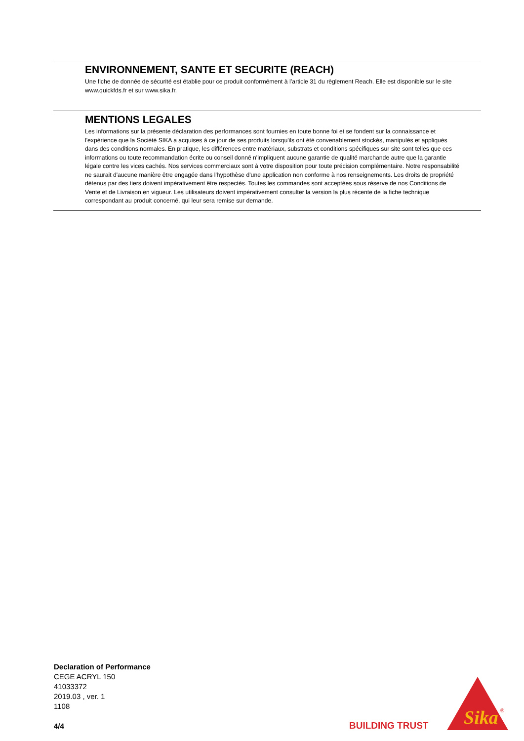ENVIRONNEMENT, SANTE ET SECURITE (REACH)
Une fiche de donnée de sécurité est établie pour ce produit conformément à l’article 31 du règlement Reach. Elle est disponible sur le site www.quickfds.fr et sur www.sika.fr.
MENTIONS LEGALES
Les informations sur la présente déclaration des performances sont fournies en toute bonne foi et se fondent sur la connaissance et l'expérience que la Société SIKA a acquises à ce jour de ses produits lorsqu'ils ont été convenablement stockés, manipulés et appliqués dans des conditions normales. En pratique, les différences entre matériaux, substrats et conditions spécifiques sur site sont telles que ces informations ou toute recommandation écrite ou conseil donné n'impliquent aucune garantie de qualité marchande autre que la garantie légale contre les vices cachés. Nos services commerciaux sont à votre disposition pour toute précision complémentaire. Notre responsabilité ne saurait d'aucune manière être engagée dans l'hypothèse d'une application non conforme à nos renseignements. Les droits de propriété détenus par des tiers doivent impérativement être respectés. Toutes les commandes sont acceptées sous réserve de nos Conditions de Vente et de Livraison en vigueur. Les utilisateurs doivent impérativement consulter la version la plus récente de la fiche technique correspondant au produit concerné, qui leur sera remise sur demande.
Declaration of Performance
CEGE ACRYL 150
41033372
2019.03 , ver. 1
1108
4/4
BUILDING TRUST
Sika
®